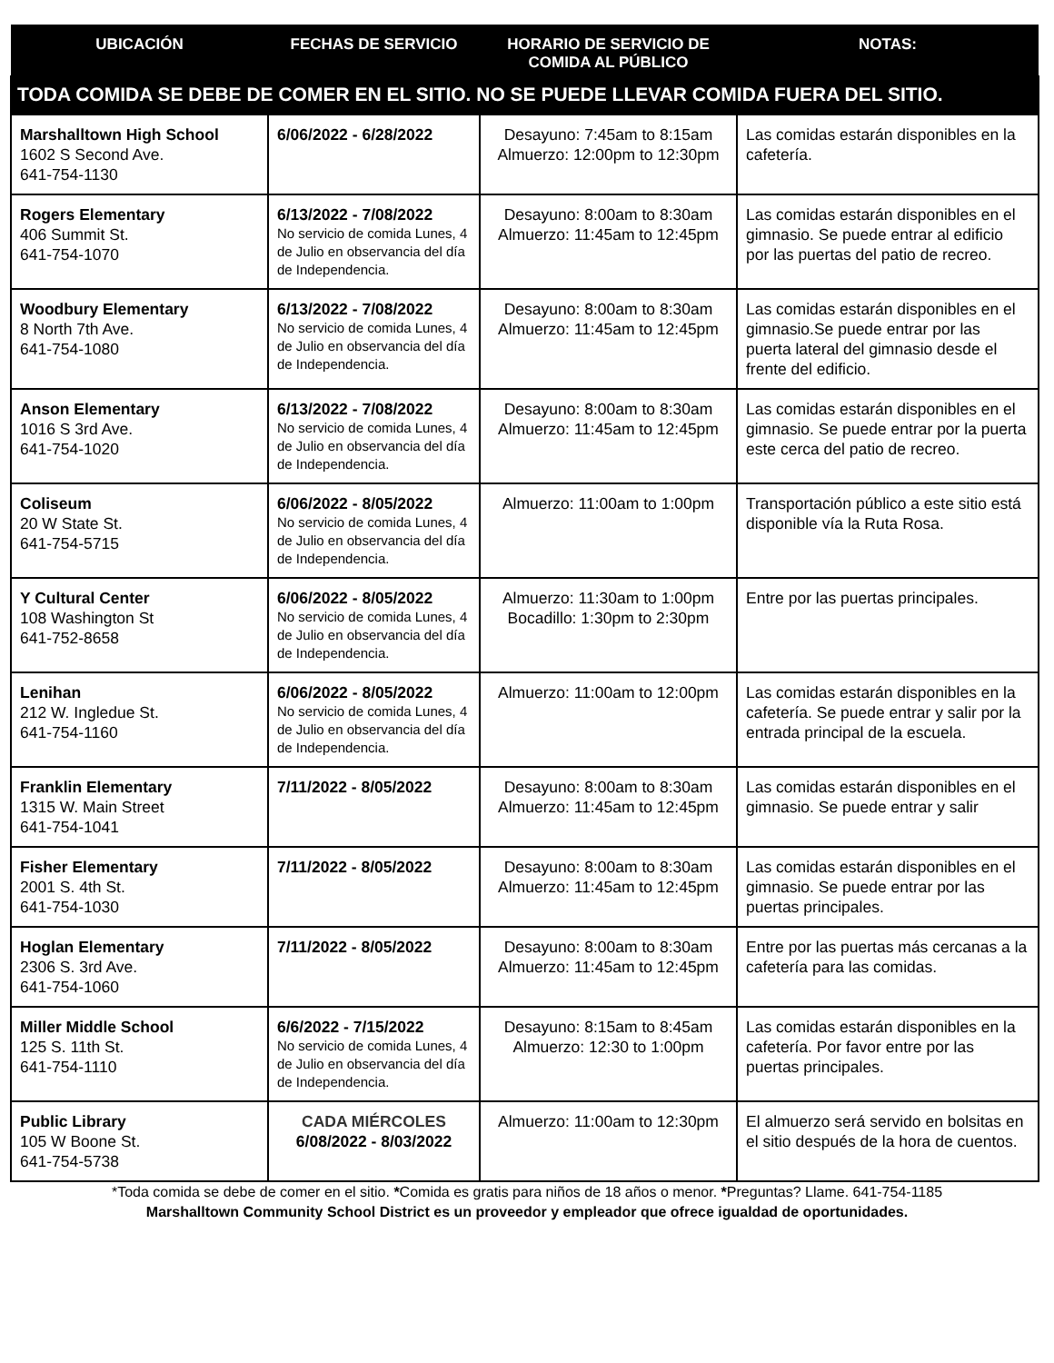| UBICACIÓN | FECHAS DE SERVICIO | HORARIO DE SERVICIO DE COMIDA AL PÚBLICO | NOTAS: |
| --- | --- | --- | --- |
| TODA COMIDA SE DEBE DE COMER EN EL SITIO. NO SE PUEDE LLEVAR COMIDA FUERA DEL SITIO. | | | |
| Marshalltown High School 1602 S Second Ave. 641-754-1130 | 6/06/2022 - 6/28/2022 | Desayuno: 7:45am to 8:15am Almuerzo: 12:00pm to 12:30pm | Las comidas estarán disponibles en la cafetería. |
| Rogers Elementary 406 Summit St. 641-754-1070 | 6/13/2022 - 7/08/2022 No servicio de comida Lunes, 4 de Julio en observancia del día de Independencia. | Desayuno: 8:00am to 8:30am Almuerzo: 11:45am to 12:45pm | Las comidas estarán disponibles en el gimnasio. Se puede entrar al edificio por las puertas del patio de recreo. |
| Woodbury Elementary 8 North 7th Ave. 641-754-1080 | 6/13/2022 - 7/08/2022 No servicio de comida Lunes, 4 de Julio en observancia del día de Independencia. | Desayuno: 8:00am to 8:30am Almuerzo: 11:45am to 12:45pm | Las comidas estarán disponibles en el gimnasio.Se puede entrar por las puerta lateral del gimnasio desde el frente del edificio. |
| Anson Elementary 1016 S 3rd Ave. 641-754-1020 | 6/13/2022 - 7/08/2022 No servicio de comida Lunes, 4 de Julio en observancia del día de Independencia. | Desayuno: 8:00am to 8:30am Almuerzo: 11:45am to 12:45pm | Las comidas estarán disponibles en el gimnasio. Se puede entrar por la puerta este cerca del patio de recreo. |
| Coliseum 20 W State St. 641-754-5715 | 6/06/2022 - 8/05/2022 No servicio de comida Lunes, 4 de Julio en observancia del día de Independencia. | Almuerzo: 11:00am to 1:00pm | Transportación público a este sitio está disponible vía la Ruta Rosa. |
| Y Cultural Center 108 Washington St 641-752-8658 | 6/06/2022 - 8/05/2022 No servicio de comida Lunes, 4 de Julio en observancia del día de Independencia. | Almuerzo: 11:30am to 1:00pm Bocadillo: 1:30pm to 2:30pm | Entre por las puertas principales. |
| Lenihan 212 W. Ingledue St. 641-754-1160 | 6/06/2022 - 8/05/2022 No servicio de comida Lunes, 4 de Julio en observancia del día de Independencia. | Almuerzo: 11:00am to 12:00pm | Las comidas estarán disponibles en la cafetería. Se puede entrar y salir por la entrada principal de la escuela. |
| Franklin Elementary 1315 W. Main Street 641-754-1041 | 7/11/2022 - 8/05/2022 | Desayuno: 8:00am to 8:30am Almuerzo: 11:45am to 12:45pm | Las comidas estarán disponibles en el gimnasio. Se puede entrar y salir |
| Fisher Elementary 2001 S. 4th St. 641-754-1030 | 7/11/2022 - 8/05/2022 | Desayuno: 8:00am to 8:30am Almuerzo: 11:45am to 12:45pm | Las comidas estarán disponibles en el gimnasio. Se puede entrar por las puertas principales. |
| Hoglan Elementary 2306 S. 3rd Ave. 641-754-1060 | 7/11/2022 - 8/05/2022 | Desayuno: 8:00am to 8:30am Almuerzo: 11:45am to 12:45pm | Entre por las puertas más cercanas a la cafetería para las comidas. |
| Miller Middle School 125 S. 11th St. 641-754-1110 | 6/6/2022 - 7/15/2022 No servicio de comida Lunes, 4 de Julio en observancia del día de Independencia. | Desayuno: 8:15am to 8:45am Almuerzo: 12:30 to 1:00pm | Las comidas estarán disponibles en la cafetería. Por favor entre por las puertas principales. |
| Public Library 105 W Boone St. 641-754-5738 | CADA MIÉRCOLES 6/08/2022 - 8/03/2022 | Almuerzo: 11:00am to 12:30pm | El almuerzo será servido en bolsitas en el sitio después de la hora de cuentos. |
*Toda comida se debe de comer en el sitio. *Comida es gratis para niños de 18 años o menor. *Preguntas? Llame. 641-754-1185
Marshalltown Community School District es un proveedor y empleador que ofrece igualdad de oportunidades.